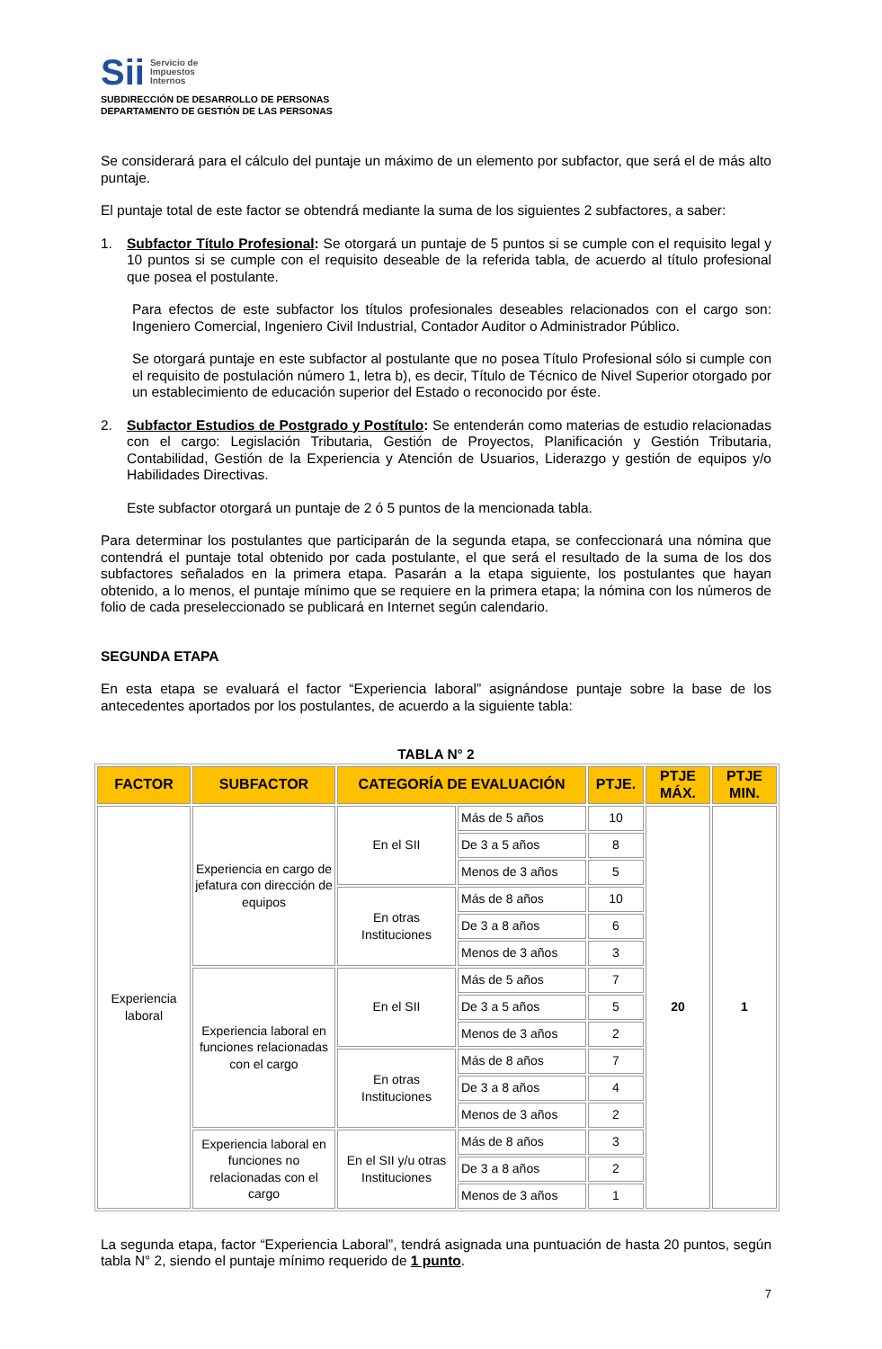Sii Servicio de
Impuestos
Internos
SUBDIRECCIÓN DE DESARROLLO DE PERSONAS
DEPARTAMENTO DE GESTIÓN DE LAS PERSONAS
Se considerará para el cálculo del puntaje un máximo de un elemento por subfactor, que será el de más alto puntaje.
El puntaje total de este factor se obtendrá mediante la suma de los siguientes 2 subfactores, a saber:
1. Subfactor Título Profesional: Se otorgará un puntaje de 5 puntos si se cumple con el requisito legal y 10 puntos si se cumple con el requisito deseable de la referida tabla, de acuerdo al título profesional que posea el postulante.
Para efectos de este subfactor los títulos profesionales deseables relacionados con el cargo son: Ingeniero Comercial, Ingeniero Civil Industrial, Contador Auditor o Administrador Público.
Se otorgará puntaje en este subfactor al postulante que no posea Título Profesional sólo si cumple con el requisito de postulación número 1, letra b), es decir, Título de Técnico de Nivel Superior otorgado por un establecimiento de educación superior del Estado o reconocido por éste.
2. Subfactor Estudios de Postgrado y Postítulo: Se entenderán como materias de estudio relacionadas con el cargo: Legislación Tributaria, Gestión de Proyectos, Planificación y Gestión Tributaria, Contabilidad, Gestión de la Experiencia y Atención de Usuarios, Liderazgo y gestión de equipos y/o Habilidades Directivas.
Este subfactor otorgará un puntaje de 2 ó 5 puntos de la mencionada tabla.
Para determinar los postulantes que participarán de la segunda etapa, se confeccionará una nómina que contendrá el puntaje total obtenido por cada postulante, el que será el resultado de la suma de los dos subfactores señalados en la primera etapa. Pasarán a la etapa siguiente, los postulantes que hayan obtenido, a lo menos, el puntaje mínimo que se requiere en la primera etapa; la nómina con los números de folio de cada preseleccionado se publicará en Internet según calendario.
SEGUNDA ETAPA
En esta etapa se evaluará el factor “Experiencia laboral” asignándose puntaje sobre la base de los antecedentes aportados por los postulantes, de acuerdo a la siguiente tabla:
TABLA N° 2
| FACTOR | SUBFACTOR | CATEGORÍA DE EVALUACIÓN | | PTJE. | PTJE MÁX. | PTJE MIN. |
| --- | --- | --- | --- | --- | --- | --- |
| Experiencia laboral | Experiencia en cargo de jefatura con dirección de equipos | En el SII | Más de 5 años | 10 | 20 | 1 |
| | | | De 3 a 5 años | 8 | | |
| | | | Menos de 3 años | 5 | | |
| | | En otras Instituciones | Más de 8 años | 10 | | |
| | | | De 3 a 8 años | 6 | | |
| | | | Menos de 3 años | 3 | | |
| | Experiencia laboral en funciones relacionadas con el cargo | En el SII | Más de 5 años | 7 | | |
| | | | De 3 a 5 años | 5 | | |
| | | | Menos de 3 años | 2 | | |
| | | En otras Instituciones | Más de 8 años | 7 | | |
| | | | De 3 a 8 años | 4 | | |
| | | | Menos de 3 años | 2 | | |
| | Experiencia laboral en funciones no relacionadas con el cargo | En el SII y/u otras Instituciones | Más de 8 años | 3 | | |
| | | | De 3 a 8 años | 2 | | |
| | | | Menos de 3 años | 1 | | |
La segunda etapa, factor “Experiencia Laboral”, tendrá asignada una puntuación de hasta 20 puntos, según tabla N° 2, siendo el puntaje mínimo requerido de 1 punto.
7